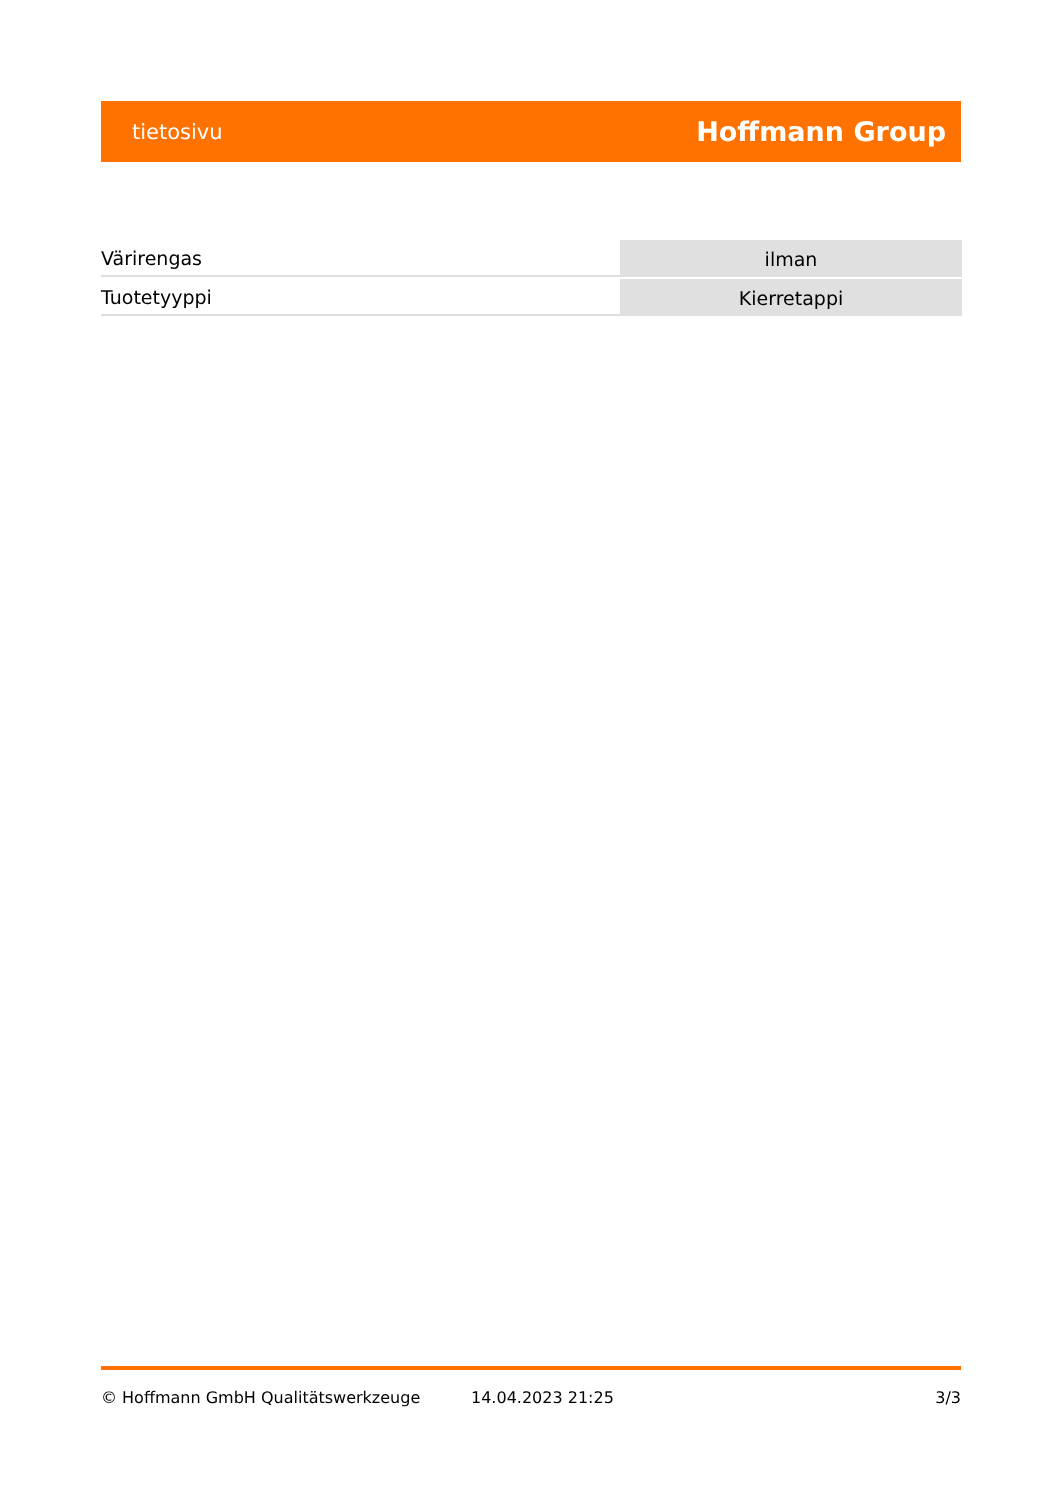tietosivu Hoffmann Group
| Värirengas | ilman |
| Tuotetyyppi | Kierretappi |
© Hoffmann GmbH Qualitätswerkzeuge 14.04.2023 21:25 3/3